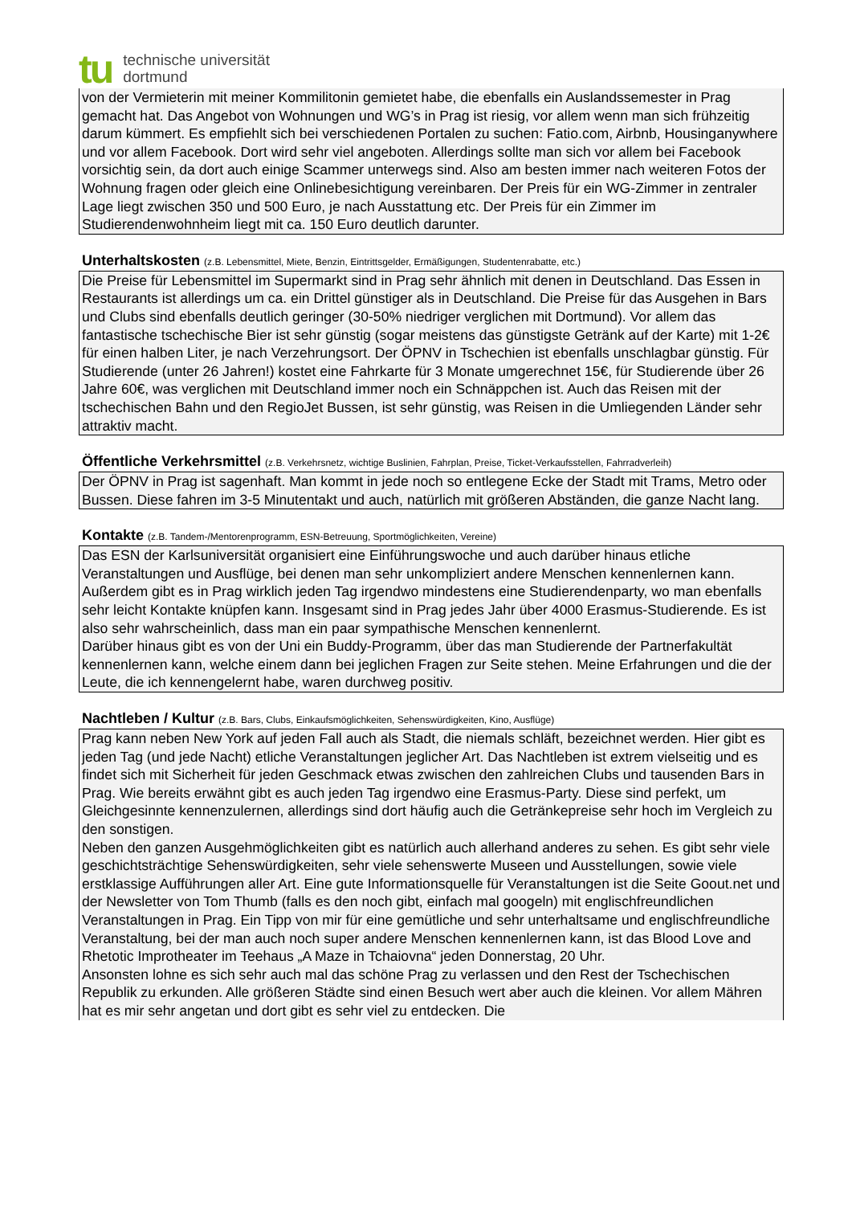tu
technische universität
dortmund
von der Vermieterin mit meiner Kommilitonin gemietet habe, die ebenfalls ein Auslandssemester in Prag gemacht hat. Das Angebot von Wohnungen und WG’s in Prag ist riesig, vor allem wenn man sich frühzeitig darum kümmert. Es empfiehlt sich bei verschiedenen Portalen zu suchen: Fatio.com, Airbnb, Housinganywhere und vor allem Facebook. Dort wird sehr viel angeboten. Allerdings sollte man sich vor allem bei Facebook vorsichtig sein, da dort auch einige Scammer unterwegs sind. Also am besten immer nach weiteren Fotos der Wohnung fragen oder gleich eine Onlinebesichtigung vereinbaren. Der Preis für ein WG-Zimmer in zentraler Lage liegt zwischen 350 und 500 Euro, je nach Ausstattung etc. Der Preis für ein Zimmer im Studierendenwohnheim liegt mit ca. 150 Euro deutlich darunter.
Unterhaltskosten (z.B. Lebensmittel, Miete, Benzin, Eintrittsgelder, Ermäßigungen, Studentenrabatte, etc.)
Die Preise für Lebensmittel im Supermarkt sind in Prag sehr ähnlich mit denen in Deutschland. Das Essen in Restaurants ist allerdings um ca. ein Drittel günstiger als in Deutschland. Die Preise für das Ausgehen in Bars und Clubs sind ebenfalls deutlich geringer (30-50% niedriger verglichen mit Dortmund). Vor allem das fantastische tschechische Bier ist sehr günstig (sogar meistens das günstigste Getränk auf der Karte) mit 1-2€ für einen halben Liter, je nach Verzehrungsort. Der ÖPNV in Tschechien ist ebenfalls unschlagbar günstig. Für Studierende (unter 26 Jahren!) kostet eine Fahrkarte für 3 Monate umgerechnet 15€, für Studierende über 26 Jahre 60€, was verglichen mit Deutschland immer noch ein Schnäppchen ist. Auch das Reisen mit der tschechischen Bahn und den RegioJet Bussen, ist sehr günstig, was Reisen in die Umliegenden Länder sehr attraktiv macht.
Öffentliche Verkehrsmittel (z.B. Verkehrsnetz, wichtige Buslinien, Fahrplan, Preise, Ticket-Verkaufsstellen, Fahrradverleih)
Der ÖPNV in Prag ist sagenhaft. Man kommt in jede noch so entlegene Ecke der Stadt mit Trams, Metro oder Bussen. Diese fahren im 3-5 Minutentakt und auch, natürlich mit größeren Abständen, die ganze Nacht lang.
Kontakte (z.B. Tandem-/Mentorenprogramm, ESN-Betreuung, Sportmöglichkeiten, Vereine)
Das ESN der Karlsuniversität organisiert eine Einführungswoche und auch darüber hinaus etliche Veranstaltungen und Ausflüge, bei denen man sehr unkompliziert andere Menschen kennenlernen kann. Außerdem gibt es in Prag wirklich jeden Tag irgendwo mindestens eine Studierendenparty, wo man ebenfalls sehr leicht Kontakte knüpfen kann. Insgesamt sind in Prag jedes Jahr über 4000 Erasmus-Studierende. Es ist also sehr wahrscheinlich, dass man ein paar sympathische Menschen kennenlernt.
Darüber hinaus gibt es von der Uni ein Buddy-Programm, über das man Studierende der Partnerfakultät kennenlernen kann, welche einem dann bei jeglichen Fragen zur Seite stehen. Meine Erfahrungen und die der Leute, die ich kennengelernt habe, waren durchweg positiv.
Nachtleben / Kultur (z.B. Bars, Clubs, Einkaufsmöglichkeiten, Sehenswürdigkeiten, Kino, Ausflüge)
Prag kann neben New York auf jeden Fall auch als Stadt, die niemals schläft, bezeichnet werden. Hier gibt es jeden Tag (und jede Nacht) etliche Veranstaltungen jeglicher Art. Das Nachtleben ist extrem vielseitig und es findet sich mit Sicherheit für jeden Geschmack etwas zwischen den zahlreichen Clubs und tausenden Bars in Prag. Wie bereits erwähnt gibt es auch jeden Tag irgendwo eine Erasmus-Party. Diese sind perfekt, um Gleichgesinnte kennenzulernen, allerdings sind dort häufig auch die Getränkepreise sehr hoch im Vergleich zu den sonstigen.
Neben den ganzen Ausgehmöglichkeiten gibt es natürlich auch allerhand anderes zu sehen. Es gibt sehr viele geschichtsträchtige Sehenswürdigkeiten, sehr viele sehenswerte Museen und Ausstellungen, sowie viele erstklassige Aufführungen aller Art. Eine gute Informationsquelle für Veranstaltungen ist die Seite Goout.net und der Newsletter von Tom Thumb (falls es den noch gibt, einfach mal googeln) mit englischfreundlichen Veranstaltungen in Prag. Ein Tipp von mir für eine gemütliche und sehr unterhaltsame und englischfreundliche Veranstaltung, bei der man auch noch super andere Menschen kennenlernen kann, ist das Blood Love and Rhetotic Improtheater im Teehaus „A Maze in Tchaiovna“ jeden Donnerstag, 20 Uhr.
Ansonsten lohne es sich sehr auch mal das schöne Prag zu verlassen und den Rest der Tschechischen Republik zu erkunden. Alle größeren Städte sind einen Besuch wert aber auch die kleinen. Vor allem Mähren hat es mir sehr angetan und dort gibt es sehr viel zu entdecken. Die